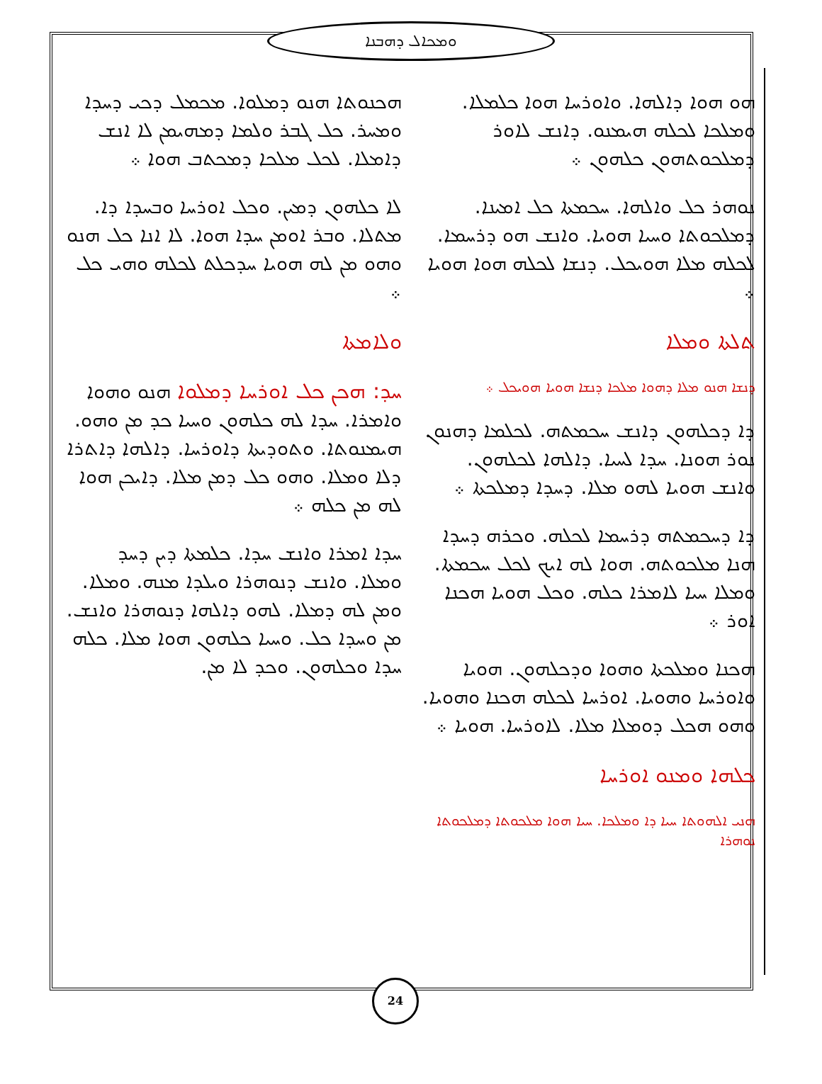ܘܡܟܐܠ ܕܗܒܢܐ
ܗܟܢܘܬܐ ܗܢܘ ܕܡܠܘܐ. ܡܟܡܠ ܕܟܝ ܕܚܕܐ ܘܡܚܪ. ܟܠ ܓܒܪ ܘܠܡܐ ܕܡܗܝܡܢ ܠܐ ܐܢܫ ܕܐܡܠܐ. ܠܟܠ ܡܠܟܐ ܕܡܟܬܒ ܗܘܐ ܀
ܠܐ ܟܠܗܘܢ ܕܡܝܢ. ܘܟܠ ܐܘܪܚܐ ܘܒܚܕܐ ܕܐ. ܡܬܠܐ. ܘܒܪ ܐܘܡܢ ܚܕܐ ܗܘܐ. ܠܐ ܐܢܐ ܟܠ ܗܢܘ ܘܗܘ ܡܢ ܠܗ ܗܘܝܐ ܚܕܟܠܬ ܠܟܠܗ ܘܗܝ ܟܠ ܀
ܘܠܐܡܬܐ
ܚܕ: ܗܟܢ ܟܠ ܐܘܪܚܐ ܕܡܠܘܐ ܗܢܘ ܘܗܘܐ ܘܐܡܪܐ. ܚܕܐ ܠܗ ܟܠܗܘܢ ܘܚܝܐ ܟܕ ܡܢ ܘܗܘ. ܗܝܡܢܘܬܐ. ܘܬܘܕܝܬܐ ܕܐܘܪܚܐ. ܕܐܠܗܐ ܕܐܬܪܐ ܕܠܐ ܘܡܠܐ. ܘܗܘ ܟܠ ܕܡܢ ܡܠܐ. ܕܐܝܟܢ ܗܘܐ ܠܗ ܡܢ ܟܠܗ ܀
ܚܕܐ ܐܡܪܐ ܘܐܢܫ ܚܕܐ. ܟܠܡܬܐ ܕܝܢ ܕܚܕ ܘܡܠܐ. ܘܐܢܫ ܕܢܘܗܪܐ ܘܝܠܕܐ ܡܢܗ. ܘܡܠܐ. ܘܡܢ ܠܗ ܕܡܠܐ. ܠܗܘ ܕܐܠܗܐ ܕܢܘܗܪܐ ܘܐܢܫ. ܡܢ ܘܚܕܐ ܟܠ. ܘܚܝܐ ܟܠܗܘܢ ܗܘܐ ܡܠܐ. ܟܠܗ ܚܕܐ ܘܟܠܗܘܢ. ܘܟܕ ܠܐ ܡܢ.
ܗܘ ܗܘܐ ܕܐܠܗܐ. ܘܐܘܪܚܐ ܗܘܐ ܟܠܡܠܐ. ܘܡܠܟܐ ܠܟܠܗ ܗܝܡܢܘ. ܕܐܢܫ ܠܐܘܪ ܕܡܠܟܘܬܗܘܢ ܟܠܗܘܢ ܀
ܢܘܗܪ ܟܠ ܘܐܠܗܐ. ܚܟܡܬܐ ܟܠ ܐܡܝܢܐ. ܕܡܠܟܘܬܐ ܘܚܝܐ ܗܘܝܐ. ܘܐܢܫ ܗܘ ܕܪܚܡܐ. ܠܟܠܗ ܡܠܐ ܗܘܝܟܠ. ܕܢܫܐ ܠܟܠܗ ܗܘܐ ܗܘܝܐ ܀
ܬܠܬܐ ܘܡܠܐ
ܕܢܫܐ ܗܢܘ ܡܠܐ ܕܗܘܐ ܡܠܟܐ ܕܢܫܐ ܗܘܝܐ ܗܘܝܟܠ ܀
ܕܐ ܕܟܠܗܘܢ ܕܐܢܫ ܚܟܡܬܗ. ܠܟܠܡܐ ܕܗܢܘܢ ܢܘܪ ܗܘܢܐ. ܚܕܐ ܠܚܝܐ. ܕܐܠܗܐ ܠܟܠܗܘܢ. ܘܐܢܫ ܗܘܝܐ ܠܗܘ ܡܠܐ. ܕܚܕܐ ܕܡܠܟܬܐ ܀
ܕܐ ܕܚܟܡܬܗ ܕܪܚܡܐ ܠܟܠܗ. ܘܟܪܗ ܕܚܕܐ ܗܢܐ ܡܠܟܘܬܗ. ܗܘܐ ܠܗ ܐܝܟ ܠܟܠ ܚܟܡܬܐ. ܘܡܠܐ ܚܝܐ ܠܐܡܪܐ ܟܠܗ. ܘܟܠ ܗܘܝܐ ܗܟܢܐ ܐܘܪ ܀
ܗܟܢܐ ܘܡܠܟܬܐ ܘܗܘܐ ܘܕܟܠܗܘܢ. ܗܘܝܐ ܘܐܘܪܚܐ ܘܗܘܝܐ. ܐܘܪܚܐ ܠܟܠܗ ܗܟܢܐ ܘܗܘܝܐ. ܘܗܘ ܗܟܠ ܕܘܡܠܐ ܡܠܐ. ܠܐܘܪܚܐ. ܗܘܝܐ ܀
ܟܠܗܐ ܘܡܢܘ ܐܘܪܚܐ
ܗܢܝ ܐܠܗܘܬܐ ܚܝܐ ܕܐ ܘܡܠܟܐ. ܚܝܐ ܗܘܐ ܡܠܟܘܬܐ ܕܡܠܟܘܬܐ ܢܘܗܪܐ
24